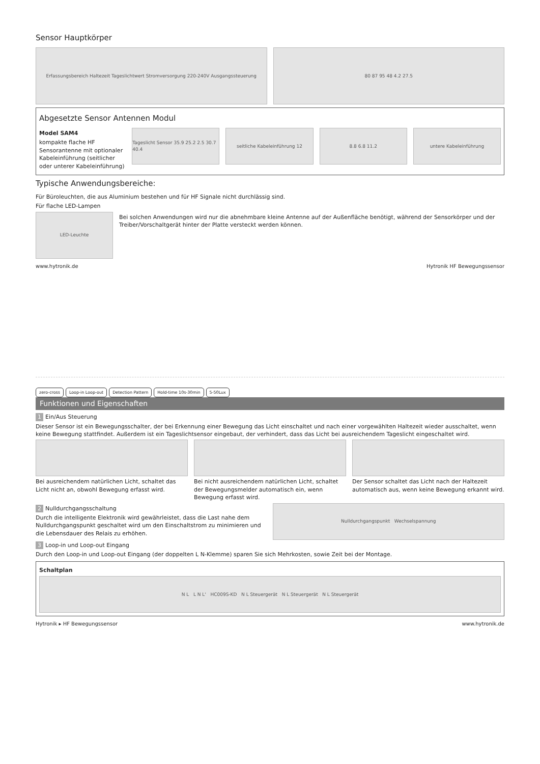Sensor Hauptkörper
Erfassungsbereich Haltezeit Tageslichtwert Stromversorgung 220-240V Ausgangssteuerung
80 87 95 48 4.2 27.5
Abgesetzte Sensor Antennen Modul
Model SAM4
kompakte flache HF Sensorantenne mit optionaler Kabeleinführung (seitlicher oder unterer Kabeleinführung)
Tageslicht Sensor 35.9 25.2 2.5 30.7 40.4
seitliche Kabeleinführung 12 8.8 6.8 11.2 untere Kabeleinführung
Typische Anwendungsbereiche:
Für Büroleuchten, die aus Aluminium bestehen und für HF Signale nicht durchlässig sind.
Für flache LED-Lampen
LED-Leuchte
Bei solchen Anwendungen wird nur die abnehmbare kleine Antenne auf der Außenfläche benötigt, während der Sensorkörper und der Treiber/Vorschaltgerät hinter der Platte versteckt werden können.
www.hytronik.de Hytronik HF Bewegungssensor
zero-cross Loop-in Loop-out Detection Pattern Hold-time 10s-30min 5-50Lux
Funktionen und Eigenschaften
1 Ein/Aus Steuerung
Dieser Sensor ist ein Bewegungsschalter, der bei Erkennung einer Bewegung das Licht einschaltet und nach einer vorgewählten Haltezeit wieder ausschaltet, wenn keine Bewegung stattfindet. Außerdem ist ein Tageslichtsensor eingebaut, der verhindert, dass das Licht bei ausreichendem Tageslicht eingeschaltet wird.
Bei ausreichendem natürlichen Licht, schaltet das Licht nicht an, obwohl Bewegung erfasst wird.
Bei nicht ausreichendem natürlichen Licht, schaltet der Bewegungsmelder automatisch ein, wenn Bewegung erfasst wird.
Der Sensor schaltet das Licht nach der Haltezeit automatisch aus, wenn keine Bewegung erkannt wird.
2 Nulldurchgangsschaltung
Durch die intelligente Elektronik wird gewährleistet, dass die Last nahe dem Nulldurchgangspunkt geschaltet wird um den Einschaltstrom zu minimieren und die Lebensdauer des Relais zu erhöhen.
Nulldurchgangspunkt Wechselspannung
3 Loop-in und Loop-out Eingang
Durch den Loop-in und Loop-out Eingang (der doppelten L N-Klemme) sparen Sie sich Mehrkosten, sowie Zeit bei der Montage.
Schaltplan
N L L N L' HC009S-KD N L Steuergerät N L Steuergerät N L Steuergerät
Hytronik ▸ HF Bewegungssensor www.hytronik.de